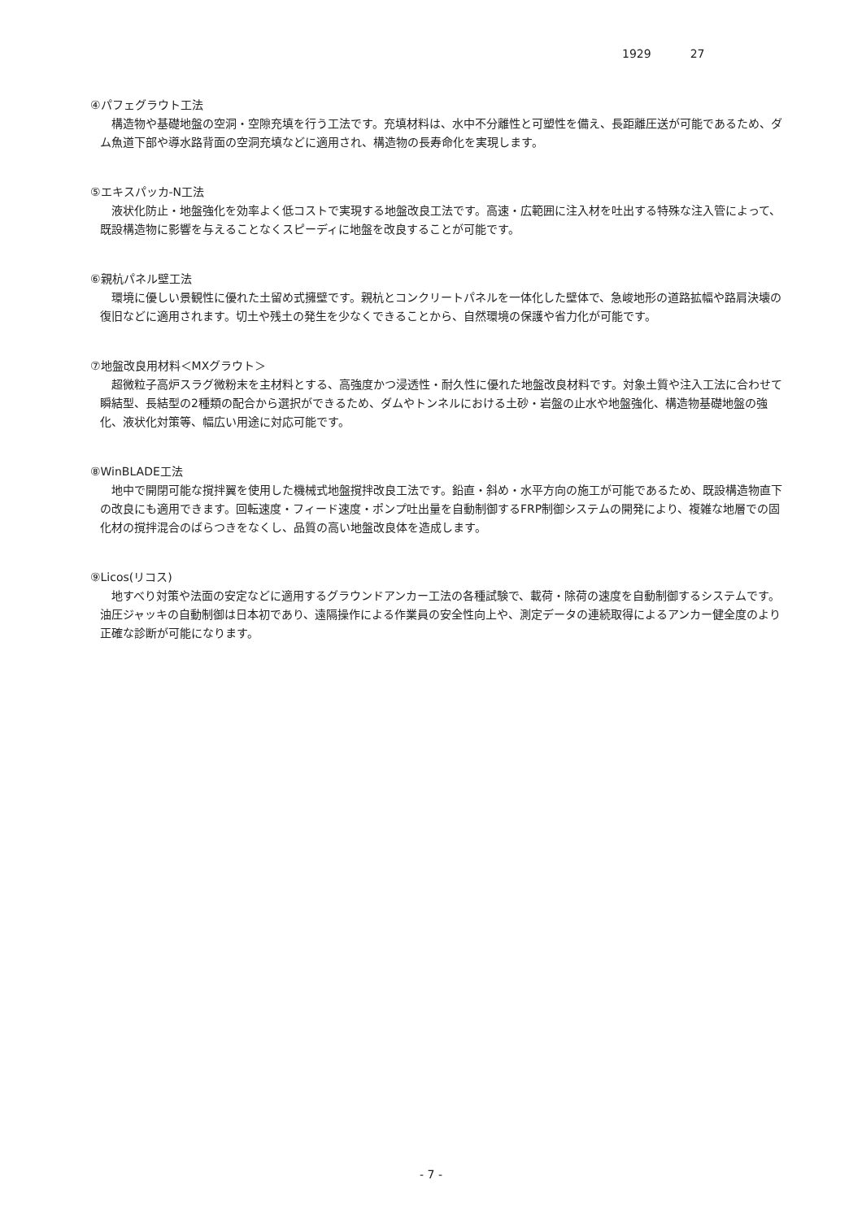1929 27
④パフェグラウト工法
構造物や基礎地盤の空洞・空隙充填を行う工法です。充填材料は、水中不分離性と可塑性を備え、長距離圧送が可能であるため、ダム魚道下部や導水路背面の空洞充填などに適用され、構造物の長寿命化を実現します。
⑤エキスパッカ-N工法
液状化防止・地盤強化を効率よく低コストで実現する地盤改良工法です。高速・広範囲に注入材を吐出する特殊な注入管によって、既設構造物に影響を与えることなくスピーディに地盤を改良することが可能です。
⑥親杭パネル壁工法
環境に優しい景観性に優れた土留め式擁壁です。親杭とコンクリートパネルを一体化した壁体で、急峻地形の道路拡幅や路肩決壊の復旧などに適用されます。切土や残土の発生を少なくできることから、自然環境の保護や省力化が可能です。
⑦地盤改良用材料＜MXグラウト＞
超微粒子高炉スラグ微粉末を主材料とする、高強度かつ浸透性・耐久性に優れた地盤改良材料です。対象土質や注入工法に合わせて瞬結型、長結型の2種類の配合から選択ができるため、ダムやトンネルにおける土砂・岩盤の止水や地盤強化、構造物基礎地盤の強化、液状化対策等、幅広い用途に対応可能です。
⑧WinBLADE工法
地中で開閉可能な撹拌翼を使用した機械式地盤撹拌改良工法です。鉛直・斜め・水平方向の施工が可能であるため、既設構造物直下の改良にも適用できます。回転速度・フィード速度・ポンプ吐出量を自動制御するFRP制御システムの開発により、複雑な地層での固化材の撹拌混合のばらつきをなくし、品質の高い地盤改良体を造成します。
⑨Licos(リコス)
地すべり対策や法面の安定などに適用するグラウンドアンカー工法の各種試験で、載荷・除荷の速度を自動制御するシステムです。油圧ジャッキの自動制御は日本初であり、遠隔操作による作業員の安全性向上や、測定データの連続取得によるアンカー健全度のより正確な診断が可能になります。
- 7 -